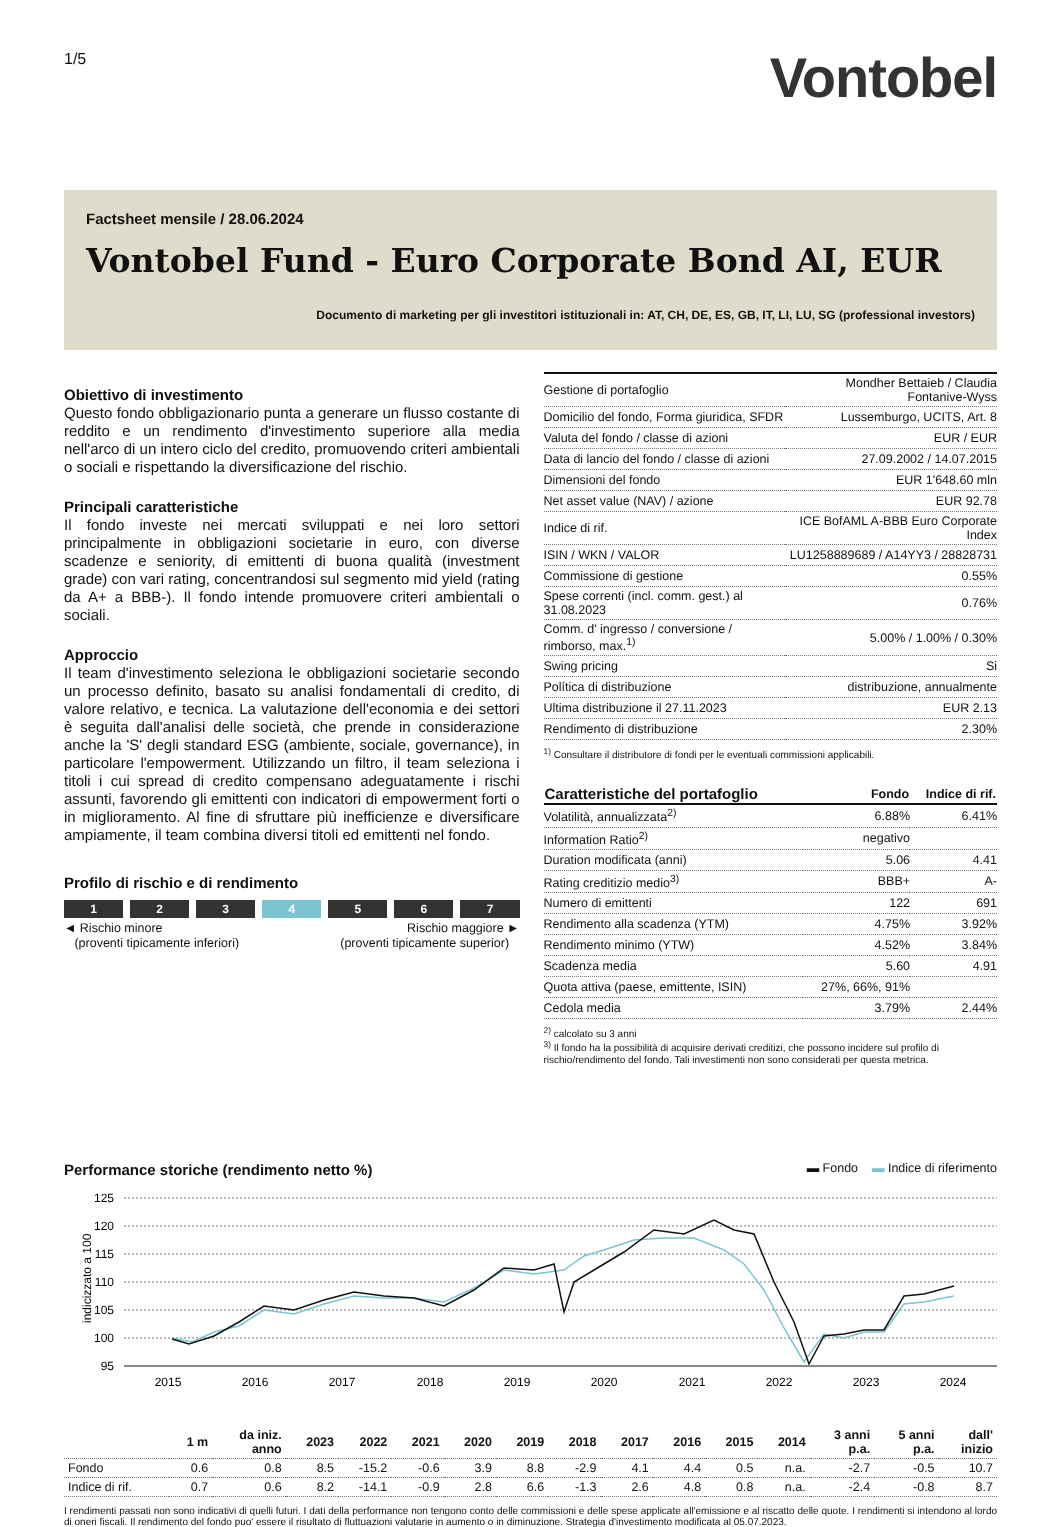1/5
Vontobel
Factsheet mensile / 28.06.2024
Vontobel Fund - Euro Corporate Bond AI, EUR
Documento di marketing per gli investitori istituzionali in: AT, CH, DE, ES, GB, IT, LI, LU, SG (professional investors)
Obiettivo di investimento
Questo fondo obbligazionario punta a generare un flusso costante di reddito e un rendimento d'investimento superiore alla media nell'arco di un intero ciclo del credito, promuovendo criteri ambientali o sociali e rispettando la diversificazione del rischio.
Principali caratteristiche
Il fondo investe nei mercati sviluppati e nei loro settori principalmente in obbligazioni societarie in euro, con diverse scadenze e seniority, di emittenti di buona qualità (investment grade) con vari rating, concentrandosi sul segmento mid yield (rating da A+ a BBB-). Il fondo intende promuovere criteri ambientali o sociali.
Approccio
Il team d'investimento seleziona le obbligazioni societarie secondo un processo definito, basato su analisi fondamentali di credito, di valore relativo, e tecnica. La valutazione dell'economia e dei settori è seguita dall'analisi delle società, che prende in considerazione anche la 'S' degli standard ESG (ambiente, sociale, governance), in particolare l'empowerment. Utilizzando un filtro, il team seleziona i titoli i cui spread di credito compensano adeguatamente i rischi assunti, favorendo gli emittenti con indicatori di empowerment forti o in miglioramento. Al fine di sfruttare più inefficienze e diversificare ampiamente, il team combina diversi titoli ed emittenti nel fondo.
Profilo di rischio e di rendimento
1 2 3 4 5 6 7
◄ Rischio minore
(proventi tipicamente inferiori)
Rischio maggiore ►
(proventi tipicamente superior)
| Gestione di portafoglio | Mondher Bettaieb / Claudia Fontanive-Wyss |
| Domicilio del fondo, Forma giuridica, SFDR | Lussemburgo, UCITS, Art. 8 |
| Valuta del fondo / classe di azioni | EUR / EUR |
| Data di lancio del fondo / classe di azioni | 27.09.2002 / 14.07.2015 |
| Dimensioni del fondo | EUR 1'648.60 mln |
| Net asset value (NAV) / azione | EUR 92.78 |
| Indice di rif. | ICE BofAML A-BBB Euro Corporate Index |
| ISIN / WKN / VALOR | LU1258889689 / A14YY3 / 28828731 |
| Commissione di gestione | 0.55% |
| Spese correnti (incl. comm. gest.) al 31.08.2023 | 0.76% |
| Comm. d' ingresso / conversione / rimborso, max.<sup>1)</sup> | 5.00% / 1.00% / 0.30% |
| Swing pricing | Si |
| Política di distribuzione | distribuzione, annualmente |
| Ultima distribuzione il 27.11.2023 | EUR 2.13 |
| Rendimento di distribuzione | 2.30% |
<sup>1)</sup> Consultare il distributore di fondi per le eventuali commissioni applicabili.
| Caratteristiche del portafoglio | Fondo | Indice di rif. |
| --- | --- | --- |
| Volatilità, annualizzata<sup>2)</sup> | 6.88% | 6.41% |
| Information Ratio<sup>2)</sup> | negativo | |
| Duration modificata (anni) | 5.06 | 4.41 |
| Rating creditizio medio<sup>3)</sup> | BBB+ | A- |
| Numero di emittenti | 122 | 691 |
| Rendimento alla scadenza (YTM) | 4.75% | 3.92% |
| Rendimento minimo (YTW) | 4.52% | 3.84% |
| Scadenza media | 5.60 | 4.91 |
| Quota attiva (paese, emittente, ISIN) | 27%, 66%, 91% | |
| Cedola media | 3.79% | 2.44% |
<sup>2)</sup> calcolato su 3 anni
<sup>3)</sup> Il fondo ha la possibilità di acquisire derivati creditizi, che possono incidere sul profilo di rischio/rendimento del fondo. Tali investimenti non sono considerati per questa metrica.
Performance storiche (rendimento netto %) ▬ Fondo ▬ Indice di riferimento
indicizzato a 100
125
120
115
110
105
100
95
2015
2016
2017
2018
2019
2020
2021
2022
2023
2024
| | 1 m | da iniz. anno | 2023 | 2022 | 2021 | 2020 | 2019 | 2018 | 2017 | 2016 | 2015 | 2014 | 3 anni p.a. | 5 anni p.a. | dall' inizio |
| --- | --- | --- | --- | --- | --- | --- | --- | --- | --- | --- | --- | --- | --- | --- | --- |
| Fondo | 0.6 | 0.8 | 8.5 | -15.2 | -0.6 | 3.9 | 8.8 | -2.9 | 4.1 | 4.4 | 0.5 | n.a. | -2.7 | -0.5 | 10.7 |
| Indice di rif. | 0.7 | 0.6 | 8.2 | -14.1 | -0.9 | 2.8 | 6.6 | -1.3 | 2.6 | 4.8 | 0.8 | n.a. | -2.4 | -0.8 | 8.7 |
I rendimenti passati non sono indicativi di quelli futuri. I dati della performance non tengono conto delle commissioni e delle spese applicate all'emissione e al riscatto delle quote. I rendimenti si intendono al lordo di oneri fiscali. Il rendimento del fondo puo' essere il risultato di fluttuazioni valutarie in aumento o in diminuzione. Strategia d'investimento modificata al 05.07.2023.